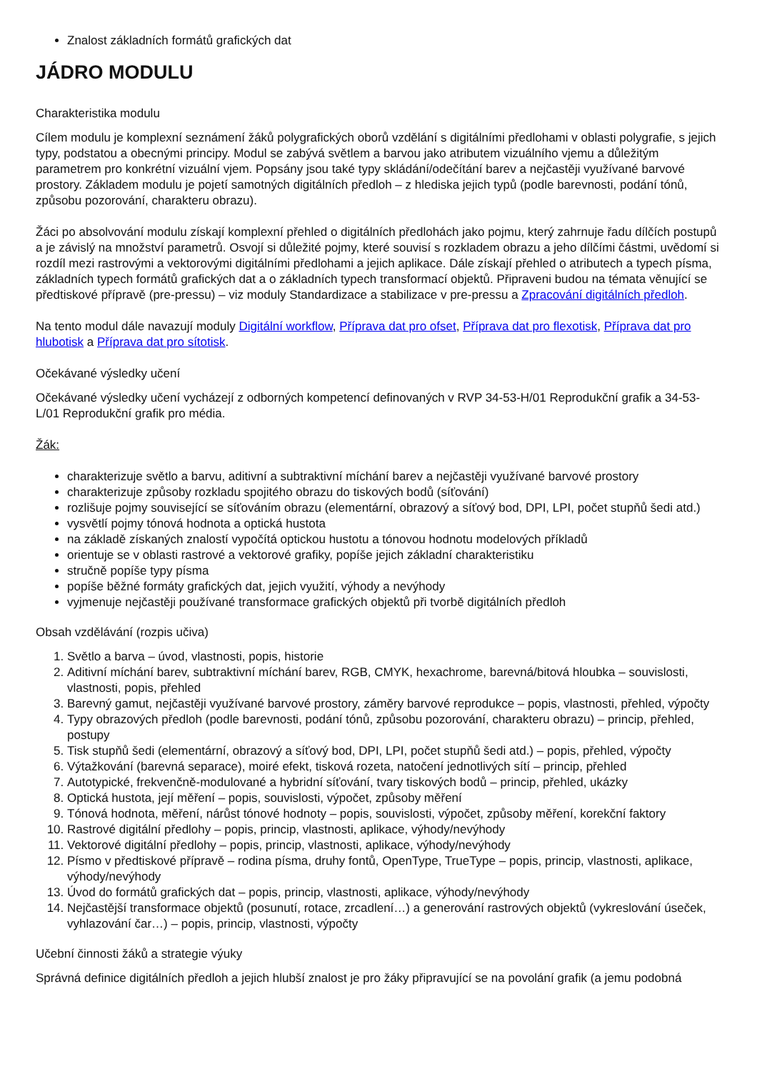Znalost základních formátů grafických dat
JÁDRO MODULU
Charakteristika modulu
Cílem modulu je komplexní seznámení žáků polygrafických oborů vzdělání s digitálními předlohami v oblasti polygrafie, s jejich typy, podstatou a obecnými principy. Modul se zabývá světlem a barvou jako atributem vizuálního vjemu a důležitým parametrem pro konkrétní vizuální vjem. Popsány jsou také typy skládání/odečítání barev a nejčastěji využívané barvové prostory. Základem modulu je pojetí samotných digitálních předloh – z hlediska jejich typů (podle barevnosti, podání tónů, způsobu pozorování, charakteru obrazu).
Žáci po absolvování modulu získají komplexní přehled o digitálních předlohách jako pojmu, který zahrnuje řadu dílčích postupů a je závislý na množství parametrů. Osvojí si důležité pojmy, které souvisí s rozkladem obrazu a jeho dílčími částmi, uvědomí si rozdíl mezi rastrovými a vektorovými digitálními předlohami a jejich aplikace. Dále získají přehled o atributech a typech písma, základních typech formátů grafických dat a o základních typech transformací objektů. Připraveni budou na témata věnující se předtiskové přípravě (pre-pressu) – viz moduly Standardizace a stabilizace v pre-pressu a Zpracování digitálních předloh.
Na tento modul dále navazují moduly Digitální workflow, Příprava dat pro ofset, Příprava dat pro flexotisk, Příprava dat pro hlubotisk a Příprava dat pro sítotisk.
Očekávané výsledky učení
Očekávané výsledky učení vycházejí z odborných kompetencí definovaných v RVP 34-53-H/01 Reprodukční grafik a 34-53-L/01 Reprodukční grafik pro média.
Žák:
charakterizuje světlo a barvu, aditivní a subtraktivní míchání barev a nejčastěji využívané barvové prostory
charakterizuje způsoby rozkladu spojitého obrazu do tiskových bodů (síťování)
rozlišuje pojmy související se síťováním obrazu (elementární, obrazový a síťový bod, DPI, LPI, počet stupňů šedi atd.)
vysvětlí pojmy tónová hodnota a optická hustota
na základě získaných znalostí vypočítá optickou hustotu a tónovou hodnotu modelových příkladů
orientuje se v oblasti rastrové a vektorové grafiky, popíše jejich základní charakteristiku
stručně popíše typy písma
popíše běžné formáty grafických dat, jejich využití, výhody a nevýhody
vyjmenuje nejčastěji používané transformace grafických objektů při tvorbě digitálních předloh
Obsah vzdělávání (rozpis učiva)
1. Světlo a barva – úvod, vlastnosti, popis, historie
2. Aditivní míchání barev, subtraktivní míchání barev, RGB, CMYK, hexachrome, barevná/bitová hloubka – souvislosti, vlastnosti, popis, přehled
3. Barevný gamut, nejčastěji využívané barvové prostory, záměry barvové reprodukce – popis, vlastnosti, přehled, výpočty
4. Typy obrazových předloh (podle barevnosti, podání tónů, způsobu pozorování, charakteru obrazu) – princip, přehled, postupy
5. Tisk stupňů šedi (elementární, obrazový a síťový bod, DPI, LPI, počet stupňů šedi atd.) – popis, přehled, výpočty
6. Výtažkování (barevná separace), moiré efekt, tisková rozeta, natočení jednotlivých sítí – princip, přehled
7. Autotypické, frekvenčně-modulované a hybridní síťování, tvary tiskových bodů – princip, přehled, ukázky
8. Optická hustota, její měření – popis, souvislosti, výpočet, způsoby měření
9. Tónová hodnota, měření, nárůst tónové hodnoty – popis, souvislosti, výpočet, způsoby měření, korekční faktory
10. Rastrové digitální předlohy – popis, princip, vlastnosti, aplikace, výhody/nevýhody
11. Vektorové digitální předlohy – popis, princip, vlastnosti, aplikace, výhody/nevýhody
12. Písmo v předtiskové přípravě – rodina písma, druhy fontů, OpenType, TrueType – popis, princip, vlastnosti, aplikace, výhody/nevýhody
13. Úvod do formátů grafických dat – popis, princip, vlastnosti, aplikace, výhody/nevýhody
14. Nejčastější transformace objektů (posunutí, rotace, zrcadlení…) a generování rastrových objektů (vykreslování úseček, vyhlazování čar…) – popis, princip, vlastnosti, výpočty
Učební činnosti žáků a strategie výuky
Správná definice digitálních předloh a jejich hlubší znalost je pro žáky připravující se na povolání grafik (a jemu podobná